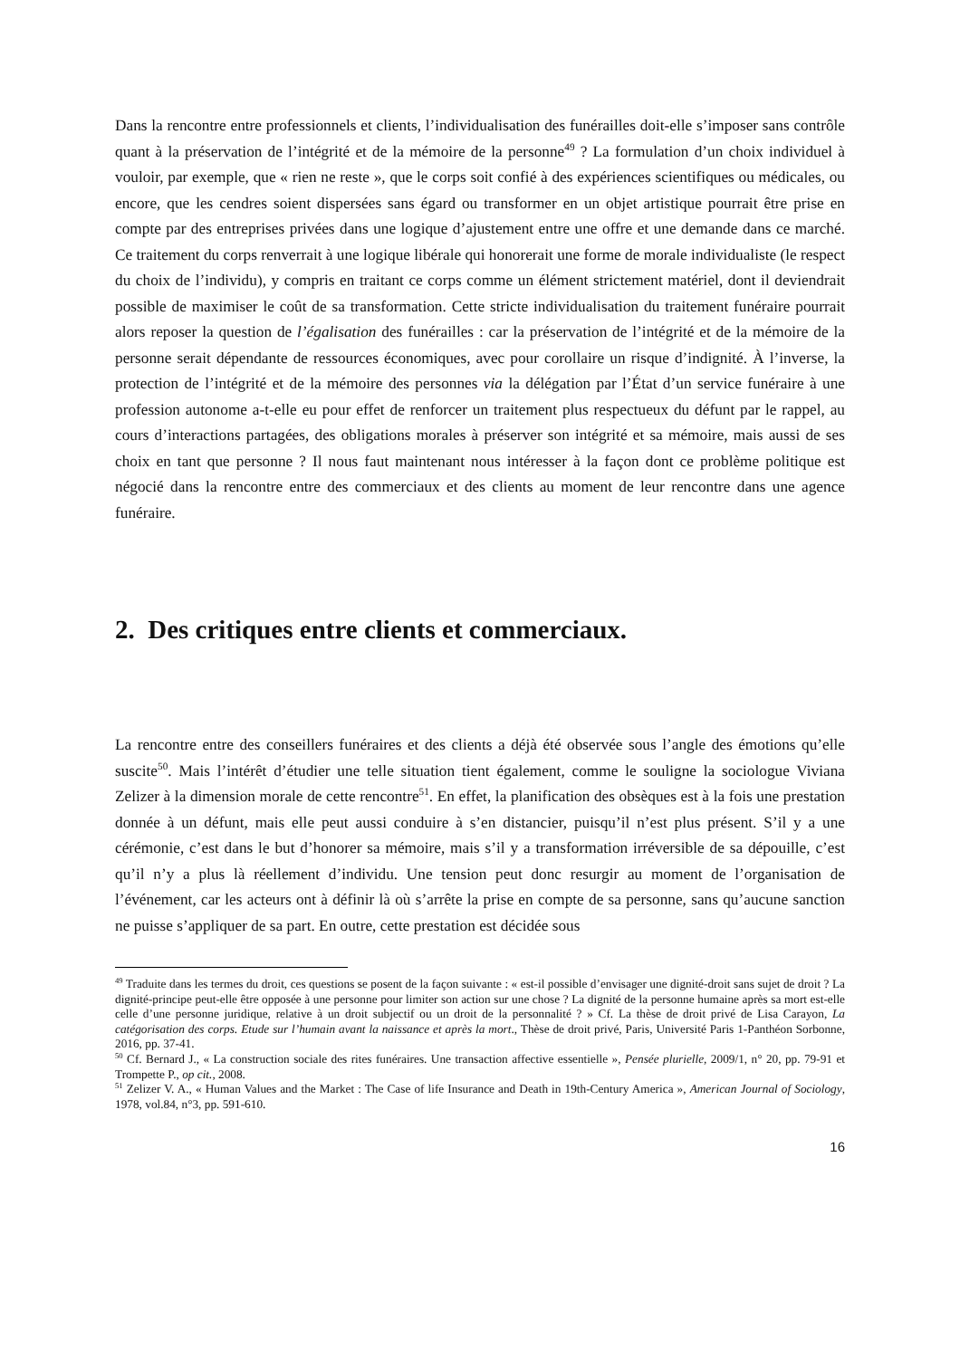Dans la rencontre entre professionnels et clients, l’individualisation des funérailles doit-elle s’imposer sans contrôle quant à la préservation de l’intégrité et de la mémoire de la personne<sup>49</sup> ? La formulation d’un choix individuel à vouloir, par exemple, que « rien ne reste », que le corps soit confié à des expériences scientifiques ou médicales, ou encore, que les cendres soient dispersées sans égard ou transformer en un objet artistique pourrait être prise en compte par des entreprises privées dans une logique d’ajustement entre une offre et une demande dans ce marché. Ce traitement du corps renverrait à une logique libérale qui honorerait une forme de morale individualiste (le respect du choix de l’individu), y compris en traitant ce corps comme un élément strictement matériel, dont il deviendrait possible de maximiser le coût de sa transformation. Cette stricte individualisation du traitement funéraire pourrait alors reposer la question de l’égalisation des funérailles : car la préservation de l’intégrité et de la mémoire de la personne serait dépendante de ressources économiques, avec pour corollaire un risque d’indignité. À l’inverse, la protection de l’intégrité et de la mémoire des personnes via la délégation par l’État d’un service funéraire à une profession autonome a-t-elle eu pour effet de renforcer un traitement plus respectueux du défunt par le rappel, au cours d’interactions partagées, des obligations morales à préserver son intégrité et sa mémoire, mais aussi de ses choix en tant que personne ? Il nous faut maintenant nous intéresser à la façon dont ce problème politique est négocié dans la rencontre entre des commerciaux et des clients au moment de leur rencontre dans une agence funéraire.
2. Des critiques entre clients et commerciaux.
La rencontre entre des conseillers funéraires et des clients a déjà été observée sous l’angle des émotions qu’elle suscite<sup>50</sup>. Mais l’intérêt d’étudier une telle situation tient également, comme le souligne la sociologue Viviana Zelizer à la dimension morale de cette rencontre<sup>51</sup>. En effet, la planification des obsèques est à la fois une prestation donnée à un défunt, mais elle peut aussi conduire à s’en distancier, puisqu’il n’est plus présent. S’il y a une cérémonie, c’est dans le but d’honorer sa mémoire, mais s’il y a transformation irréversible de sa dépouille, c’est qu’il n’y a plus là réellement d’individu. Une tension peut donc resurgir au moment de l’organisation de l’événement, car les acteurs ont à définir là où s’arrête la prise en compte de sa personne, sans qu’aucune sanction ne puisse s’appliquer de sa part. En outre, cette prestation est décidée sous
<sup>49</sup> Traduite dans les termes du droit, ces questions se posent de la façon suivante : « est-il possible d’envisager une dignité-droit sans sujet de droit ? La dignité-principe peut-elle être opposée à une personne pour limiter son action sur une chose ? La dignité de la personne humaine après sa mort est-elle celle d’une personne juridique, relative à un droit subjectif ou un droit de la personnalité ? » Cf. La thèse de droit privé de Lisa Carayon, La catégorisation des corps. Etude sur l’humain avant la naissance et après la mort., Thèse de droit privé, Paris, Université Paris 1-Panthéon Sorbonne, 2016, pp. 37-41.
<sup>50</sup> Cf. Bernard J., « La construction sociale des rites funéraires. Une transaction affective essentielle », Pensée plurielle, 2009/1, n° 20, pp. 79-91 et Trompette P., op cit., 2008.
<sup>51</sup> Zelizer V. A., « Human Values and the Market : The Case of life Insurance and Death in 19th-Century America », American Journal of Sociology, 1978, vol.84, n°3, pp. 591-610.
16